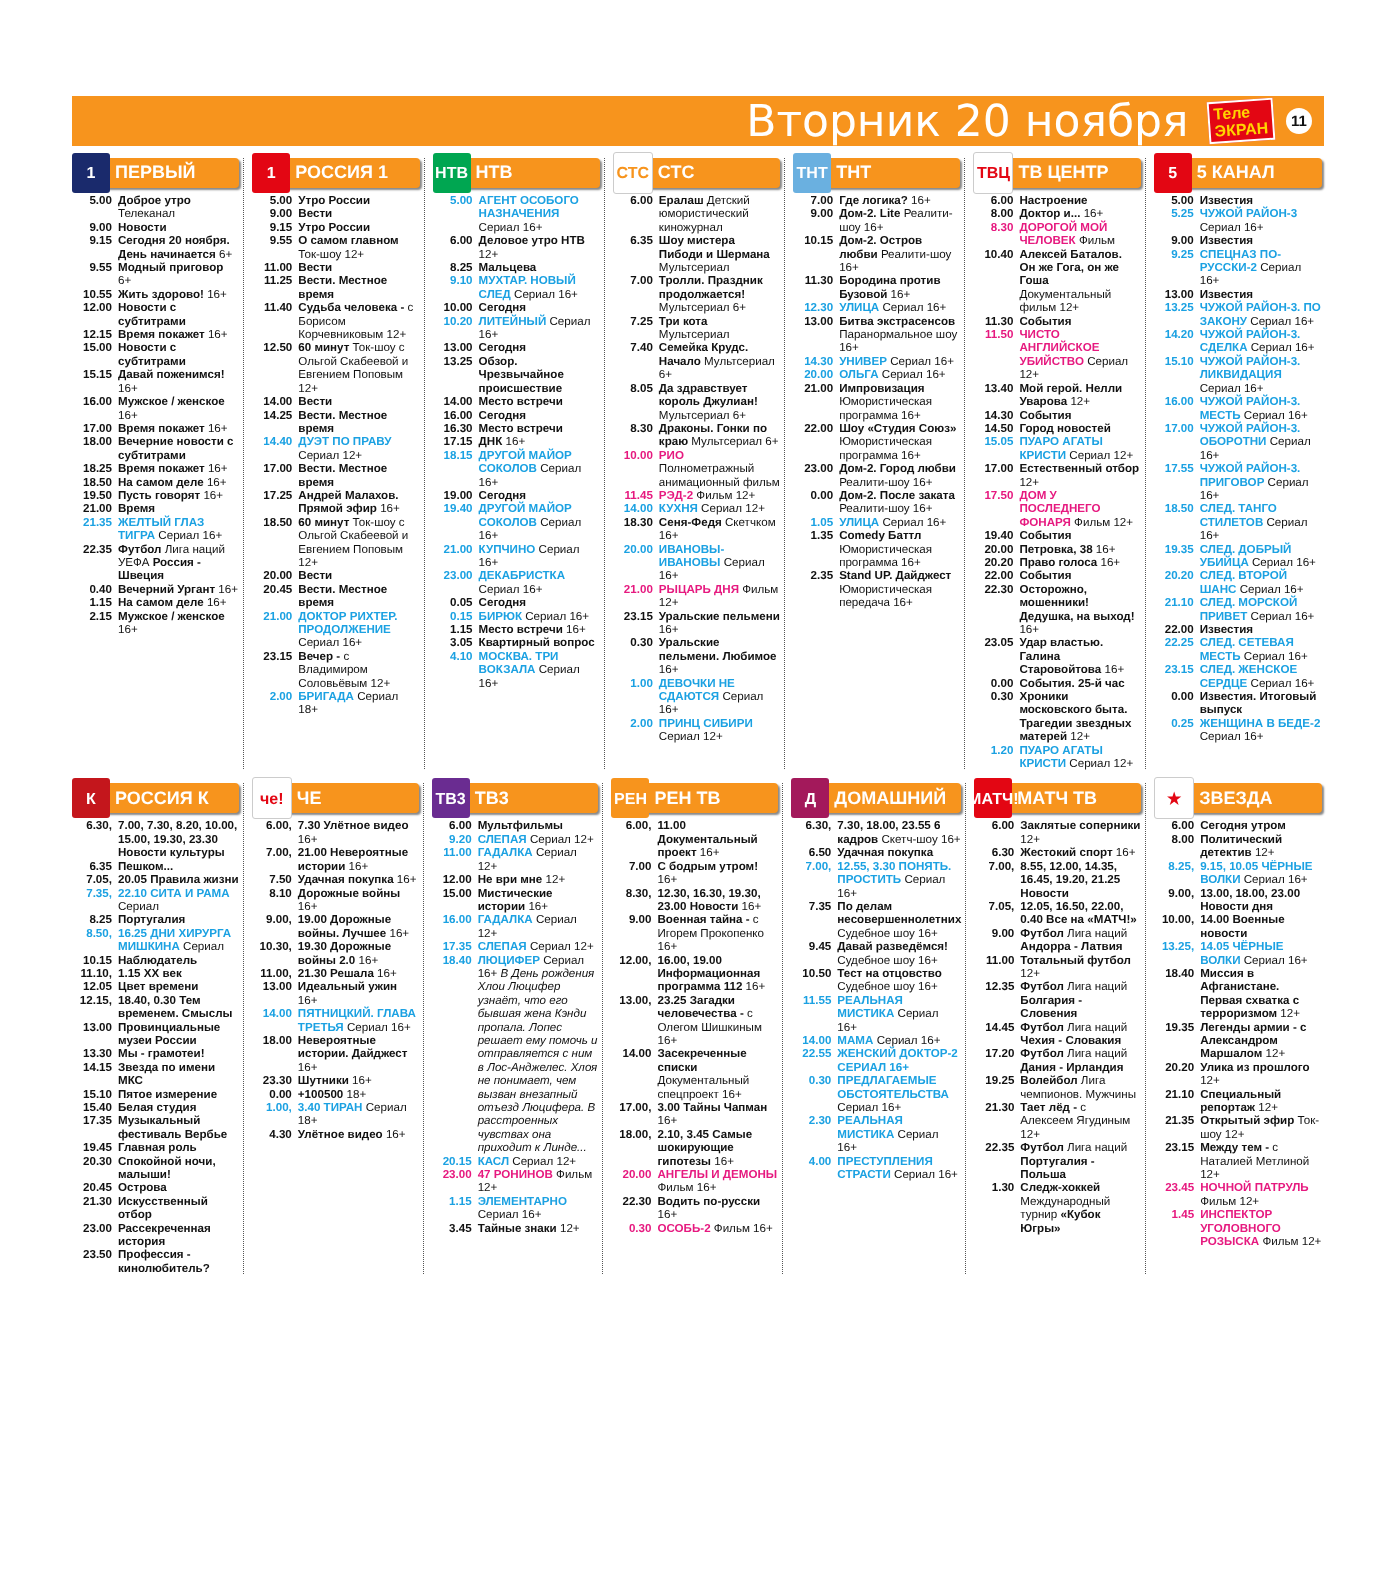Вторник 20 ноября
Теле
ЭКРАН
11
1
ПЕРВЫЙ
5.00 Доброе утро Телеканал
9.00 Новости
9.15 Сегодня 20 ноября. День начинается 6+
9.55 Модный приговор 6+
10.55 Жить здорово! 16+
12.00 Новости с субтитрами
12.15 Время покажет 16+
15.00 Новости с субтитрами
15.15 Давай поженимся! 16+
16.00 Мужское / женское 16+
17.00 Время покажет 16+
18.00 Вечерние новости с субтитрами
18.25 Время покажет 16+
18.50 На самом деле 16+
19.50 Пусть говорят 16+
21.00 Время
21.35 ЖЕЛТЫЙ ГЛАЗ ТИГРА Сериал 16+
22.35 Футбол Лига наций УЕФА Россия - Швеция
0.40 Вечерний Ургант 16+
1.15 На самом деле 16+
2.15 Мужское / женское 16+
1
РОССИЯ 1
5.00 Утро России
9.00 Вести
9.15 Утро России
9.55 О самом главном Ток-шоу 12+
11.00 Вести
11.25 Вести. Местное время
11.40 Судьба человека - с Борисом Корчевниковым 12+
12.50 60 минут Ток-шоу с Ольгой Скабеевой и Евгением Поповым 12+
14.00 Вести
14.25 Вести. Местное время
14.40 ДУЭТ ПО ПРАВУ Сериал 12+
17.00 Вести. Местное время
17.25 Андрей Малахов. Прямой эфир 16+
18.50 60 минут Ток-шоу с Ольгой Скабеевой и Евгением Поповым 12+
20.00 Вести
20.45 Вести. Местное время
21.00 ДОКТОР РИХТЕР. ПРОДОЛЖЕНИЕ Сериал 16+
23.15 Вечер - с Владимиром Соловьёвым 12+
2.00 БРИГАДА Сериал 18+
НТВ
НТВ
5.00 АГЕНТ ОСОБОГО НАЗНАЧЕНИЯ Сериал 16+
6.00 Деловое утро НТВ 12+
8.25 Мальцева
9.10 МУХТАР. НОВЫЙ СЛЕД Сериал 16+
10.00 Сегодня
10.20 ЛИТЕЙНЫЙ Сериал 16+
13.00 Сегодня
13.25 Обзор. Чрезвычайное происшествие
14.00 Место встречи
16.00 Сегодня
16.30 Место встречи
17.15 ДНК 16+
18.15 ДРУГОЙ МАЙОР СОКОЛОВ Сериал 16+
19.00 Сегодня
19.40 ДРУГОЙ МАЙОР СОКОЛОВ Сериал 16+
21.00 КУПЧИНО Сериал 16+
23.00 ДЕКАБРИСТКА Сериал 16+
0.05 Сегодня
0.15 БИРЮК Сериал 16+
1.15 Место встречи 16+
3.05 Квартирный вопрос
4.10 МОСКВА. ТРИ ВОКЗАЛА Сериал 16+
СТС
СТС
6.00 Ералаш Детский юмористический киножурнал
6.35 Шоу мистера Пибоди и Шермана Мультсериал
7.00 Тролли. Праздник продолжается! Мультсериал 6+
7.25 Три кота Мультсериал
7.40 Семейка Крудс. Начало Мультсериал 6+
8.05 Да здравствует король Джулиан! Мультсериал 6+
8.30 Драконы. Гонки по краю Мультсериал 6+
10.00 РИО Полнометражный анимационный фильм
11.45 РЭД-2 Фильм 12+
14.00 КУХНЯ Сериал 12+
18.30 Сеня-Федя Скетчком 16+
20.00 ИВАНОВЫ-ИВАНОВЫ Сериал 16+
21.00 РЫЦАРЬ ДНЯ Фильм 12+
23.15 Уральские пельмени 16+
0.30 Уральские пельмени. Любимое 16+
1.00 ДЕВОЧКИ НЕ СДАЮТСЯ Сериал 16+
2.00 ПРИНЦ СИБИРИ Сериал 12+
ТНТ
ТНТ
7.00 Где логика? 16+
9.00 Дом-2. Lite Реалити-шоу 16+
10.15 Дом-2. Остров любви Реалити-шоу 16+
11.30 Бородина против Бузовой 16+
12.30 УЛИЦА Сериал 16+
13.00 Битва экстрасенсов Паранормальное шоу 16+
14.30 УНИВЕР Сериал 16+
20.00 ОЛЬГА Сериал 16+
21.00 Импровизация Юмористическая программа 16+
22.00 Шоу «Студия Союз» Юмористическая программа 16+
23.00 Дом-2. Город любви Реалити-шоу 16+
0.00 Дом-2. После заката Реалити-шоу 16+
1.05 УЛИЦА Сериал 16+
1.35 Comedy Баттл Юмористическая программа 16+
2.35 Stand UP. Дайджест Юмористическая передача 16+
ТВЦ
ТВ ЦЕНТР
6.00 Настроение
8.00 Доктор и... 16+
8.30 ДОРОГОЙ МОЙ ЧЕЛОВЕК Фильм
10.40 Алексей Баталов. Он же Гога, он же Гоша Документальный фильм 12+
11.30 События
11.50 ЧИСТО АНГЛИЙСКОЕ УБИЙСТВО Сериал 12+
13.40 Мой герой. Нелли Уварова 12+
14.30 События
14.50 Город новостей
15.05 ПУАРО АГАТЫ КРИСТИ Сериал 12+
17.00 Естественный отбор 12+
17.50 ДОМ У ПОСЛЕДНЕГО ФОНАРЯ Фильм 12+
19.40 События
20.00 Петровка, 38 16+
20.20 Право голоса 16+
22.00 События
22.30 Осторожно, мошенники! Дедушка, на выход! 16+
23.05 Удар властью. Галина Старовойтова 16+
0.00 События. 25-й час
0.30 Хроники московского быта. Трагедии звездных матерей 12+
1.20 ПУАРО АГАТЫ КРИСТИ Сериал 12+
5
5 КАНАЛ
5.00 Известия
5.25 ЧУЖОЙ РАЙОН-3 Сериал 16+
9.00 Известия
9.25 СПЕЦНАЗ ПО-РУССКИ-2 Сериал 16+
13.00 Известия
13.25 ЧУЖОЙ РАЙОН-3. ПО ЗАКОНУ Сериал 16+
14.20 ЧУЖОЙ РАЙОН-3. СДЕЛКА Сериал 16+
15.10 ЧУЖОЙ РАЙОН-3. ЛИКВИДАЦИЯ Сериал 16+
16.00 ЧУЖОЙ РАЙОН-3. МЕСТЬ Сериал 16+
17.00 ЧУЖОЙ РАЙОН-3. ОБОРОТНИ Сериал 16+
17.55 ЧУЖОЙ РАЙОН-3. ПРИГОВОР Сериал 16+
18.50 СЛЕД. ТАНГО СТИЛЕТОВ Сериал 16+
19.35 СЛЕД. ДОБРЫЙ УБИЙЦА Сериал 16+
20.20 СЛЕД. ВТОРОЙ ШАНС Сериал 16+
21.10 СЛЕД. МОРСКОЙ ПРИВЕТ Сериал 16+
22.00 Известия
22.25 СЛЕД. СЕТЕВАЯ МЕСТЬ Сериал 16+
23.15 СЛЕД. ЖЕНСКОЕ СЕРДЦЕ Сериал 16+
0.00 Известия. Итоговый выпуск
0.25 ЖЕНЩИНА В БЕДЕ-2 Сериал 16+
К
РОССИЯ К
6.30, 7.00, 7.30, 8.20, 10.00, 15.00, 19.30, 23.30 Новости культуры
6.35 Пешком...
7.05, 20.05 Правила жизни
7.35, 22.10 СИТА И РАМА Сериал
8.25 Португалия
8.50, 16.25 ДНИ ХИРУРГА МИШКИНА Сериал
10.15 Наблюдатель
11.10, 1.15 ХХ век
12.05 Цвет времени
12.15, 18.40, 0.30 Тем временем. Смыслы
13.00 Провинциальные музеи России
13.30 Мы - грамотеи!
14.15 Звезда по имени МКС
15.10 Пятое измерение
15.40 Белая студия
17.35 Музыкальный фестиваль Вербье
19.45 Главная роль
20.30 Спокойной ночи, малыши!
20.45 Острова
21.30 Искусственный отбор
23.00 Рассекреченная история
23.50 Профессия - кинолюбитель?
че!
ЧЕ
6.00, 7.30 Улётное видео 16+
7.00, 21.00 Невероятные истории 16+
7.50 Удачная покупка 16+
8.10 Дорожные войны 16+
9.00, 19.00 Дорожные войны. Лучшее 16+
10.30, 19.30 Дорожные войны 2.0 16+
11.00, 21.30 Решала 16+
13.00 Идеальный ужин 16+
14.00 ПЯТНИЦКИЙ. ГЛАВА ТРЕТЬЯ Сериал 16+
18.00 Невероятные истории. Дайджест 16+
23.30 Шутники 16+
0.00 +100500 18+
1.00, 3.40 ТИРАН Сериал 18+
4.30 Улётное видео 16+
ТВ3
ТВ3
6.00 Мультфильмы
9.20 СЛЕПАЯ Сериал 12+
11.00 ГАДАЛКА Сериал 12+
12.00 Не ври мне 12+
15.00 Мистические истории 16+
16.00 ГАДАЛКА Сериал 12+
17.35 СЛЕПАЯ Сериал 12+
18.40 ЛЮЦИФЕР Сериал 16+ В День рождения Хлои Люцифер узнаёт, что его бывшая жена Кэнди пропала. Лопес решает ему помочь и отправляется с ним в Лос-Анджелес. Хлоя не понимает, чем вызван внезапный отъезд Люцифера. В расстроенных чувствах она приходит к Линде...
20.15 КАСЛ Сериал 12+
23.00 47 РОНИНОВ Фильм 12+
1.15 ЭЛЕМЕНТАРНО Сериал 16+
3.45 Тайные знаки 12+
РЕН
РЕН ТВ
6.00, 11.00 Документальный проект 16+
7.00 С бодрым утром! 16+
8.30, 12.30, 16.30, 19.30, 23.00 Новости 16+
9.00 Военная тайна - с Игорем Прокопенко 16+
12.00, 16.00, 19.00 Информационная программа 112 16+
13.00, 23.25 Загадки человечества - с Олегом Шишкиным 16+
14.00 Засекреченные списки Документальный спецпроект 16+
17.00, 3.00 Тайны Чапман 16+
18.00, 2.10, 3.45 Самые шокирующие гипотезы 16+
20.00 АНГЕЛЫ И ДЕМОНЫ Фильм 16+
22.30 Водить по-русски 16+
0.30 ОСОБЬ-2 Фильм 16+
Д
ДОМАШНИЙ
6.30, 7.30, 18.00, 23.55 6 кадров Скетч-шоу 16+
6.50 Удачная покупка
7.00, 12.55, 3.30 ПОНЯТЬ. ПРОСТИТЬ Сериал 16+
7.35 По делам несовершеннолетних Судебное шоу 16+
9.45 Давай разведёмся! Судебное шоу 16+
10.50 Тест на отцовство Судебное шоу 16+
11.55 РЕАЛЬНАЯ МИСТИКА Сериал 16+
14.00 МАМА Сериал 16+
22.55 ЖЕНСКИЙ ДОКТОР-2 СЕРИАЛ 16+
0.30 ПРЕДЛАГАЕМЫЕ ОБСТОЯТЕЛЬСТВА Сериал 16+
2.30 РЕАЛЬНАЯ МИСТИКА Сериал 16+
4.00 ПРЕСТУПЛЕНИЯ СТРАСТИ Сериал 16+
МАТЧ!
МАТЧ ТВ
6.00 Заклятые соперники 12+
6.30 Жестокий спорт 16+
7.00, 8.55, 12.00, 14.35, 16.45, 19.20, 21.25 Новости
7.05, 12.05, 16.50, 22.00, 0.40 Все на «МАТЧ!»
9.00 Футбол Лига наций Андорра - Латвия
11.00 Тотальный футбол 12+
12.35 Футбол Лига наций Болгария - Словения
14.45 Футбол Лига наций Чехия - Словакия
17.20 Футбол Лига наций Дания - Ирландия
19.25 Волейбол Лига чемпионов. Мужчины
21.30 Тает лёд - с Алексеем Ягудиным 12+
22.35 Футбол Лига наций Португалия - Польша
1.30 Следж-хоккей Международный турнир «Кубок Югры»
★
ЗВЕЗДА
6.00 Сегодня утром
8.00 Политический детектив 12+
8.25, 9.15, 10.05 ЧЁРНЫЕ ВОЛКИ Сериал 16+
9.00, 13.00, 18.00, 23.00 Новости дня
10.00, 14.00 Военные новости
13.25, 14.05 ЧЁРНЫЕ ВОЛКИ Сериал 16+
18.40 Миссия в Афганистане. Первая схватка с терроризмом 12+
19.35 Легенды армии - с Александром Маршалом 12+
20.20 Улика из прошлого 12+
21.10 Специальный репортаж 12+
21.35 Открытый эфир Ток-шоу 12+
23.15 Между тем - с Наталией Метлиной 12+
23.45 НОЧНОЙ ПАТРУЛЬ Фильм 12+
1.45 ИНСПЕКТОР УГОЛОВНОГО РОЗЫСКА Фильм 12+